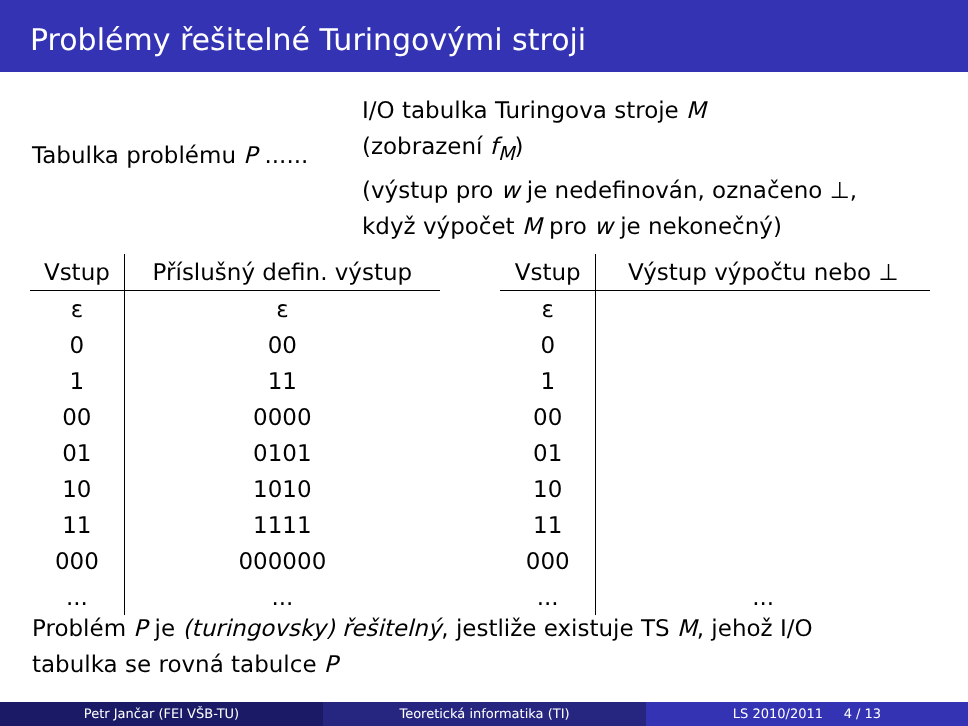Problémy řešitelné Turingovými stroji
Tabulka problému P ......
I/O tabulka Turingova stroje M
(zobrazení f<sub>M</sub>)
(výstup pro w je nedefinován, označeno ⊥,
když výpočet M pro w je nekonečný)
| Vstup | Příslušný defin. výstup |
| --- | --- |
| ε | ε |
| 0 | 00 |
| 1 | 11 |
| 00 | 0000 |
| 01 | 0101 |
| 10 | 1010 |
| 11 | 1111 |
| 000 | 000000 |
| ... | ... |
| Vstup | Výstup výpočtu nebo ⊥ |
| --- | --- |
| ε | |
| 0 | |
| 1 | |
| 00 | |
| 01 | |
| 10 | |
| 11 | |
| 000 | |
| ... | ... |
Problém P je (turingovsky) řešitelný, jestliže existuje TS M, jehož I/O
tabulka se rovná tabulce P
Petr Jančar (FEI VŠB-TU) Teoretická informatika (TI) LS 2010/2011 4 / 13